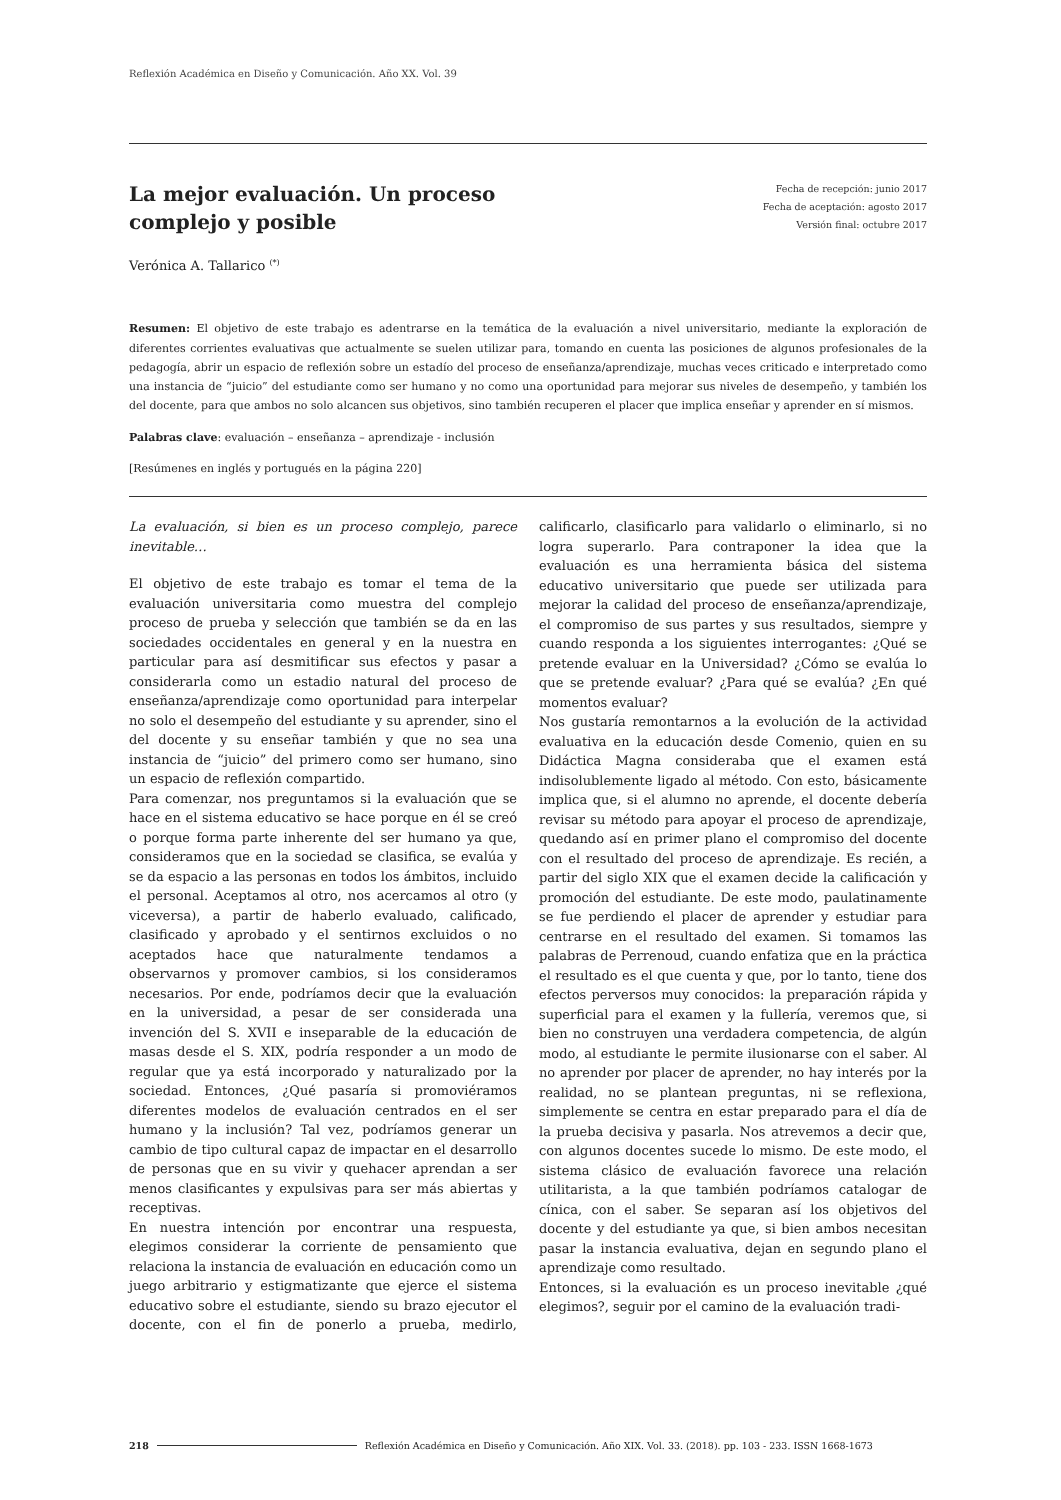Reflexión Académica en Diseño y Comunicación. Año XX. Vol. 39
La mejor evaluación. Un proceso complejo y posible
Fecha de recepción: junio 2017
Fecha de aceptación: agosto 2017
Versión final: octubre 2017
Verónica A. Tallarico <sup>(*)</sup>
Resumen: El objetivo de este trabajo es adentrarse en la temática de la evaluación a nivel universitario, mediante la exploración de diferentes corrientes evaluativas que actualmente se suelen utilizar para, tomando en cuenta las posiciones de algunos profesionales de la pedagogía, abrir un espacio de reflexión sobre un estadío del proceso de enseñanza/aprendizaje, muchas veces criticado e interpretado como una instancia de “juicio” del estudiante como ser humano y no como una oportunidad para mejorar sus niveles de desempeño, y también los del docente, para que ambos no solo alcancen sus objetivos, sino también recuperen el placer que implica enseñar y aprender en sí mismos.
Palabras clave: evaluación – enseñanza – aprendizaje - inclusión
[Resúmenes en inglés y portugués en la página 220]
La evaluación, si bien es un proceso complejo, parece inevitable…
El objetivo de este trabajo es tomar el tema de la evaluación universitaria como muestra del complejo proceso de prueba y selección que también se da en las sociedades occidentales en general y en la nuestra en particular para así desmitificar sus efectos y pasar a considerarla como un estadio natural del proceso de enseñanza/aprendizaje como oportunidad para interpelar no solo el desempeño del estudiante y su aprender, sino el del docente y su enseñar también y que no sea una instancia de “juicio” del primero como ser humano, sino un espacio de reflexión compartido.
Para comenzar, nos preguntamos si la evaluación que se hace en el sistema educativo se hace porque en él se creó o porque forma parte inherente del ser humano ya que, consideramos que en la sociedad se clasifica, se evalúa y se da espacio a las personas en todos los ámbitos, incluido el personal. Aceptamos al otro, nos acercamos al otro (y viceversa), a partir de haberlo evaluado, calificado, clasificado y aprobado y el sentirnos excluidos o no aceptados hace que naturalmente tendamos a observarnos y promover cambios, si los consideramos necesarios. Por ende, podríamos decir que la evaluación en la universidad, a pesar de ser considerada una invención del S. XVII e inseparable de la educación de masas desde el S. XIX, podría responder a un modo de regular que ya está incorporado y naturalizado por la sociedad. Entonces, ¿Qué pasaría si promoviéramos diferentes modelos de evaluación centrados en el ser humano y la inclusión? Tal vez, podríamos generar un cambio de tipo cultural capaz de impactar en el desarrollo de personas que en su vivir y quehacer aprendan a ser menos clasificantes y expulsivas para ser más abiertas y receptivas.
En nuestra intención por encontrar una respuesta, elegimos considerar la corriente de pensamiento que relaciona la instancia de evaluación en educación como un juego arbitrario y estigmatizante que ejerce el sistema educativo sobre el estudiante, siendo su brazo ejecutor el docente, con el fin de ponerlo a prueba, medirlo, calificarlo, clasificarlo para validarlo o eliminarlo, si no logra superarlo. Para contraponer la idea que la evaluación es una herramienta básica del sistema educativo universitario que puede ser utilizada para mejorar la calidad del proceso de enseñanza/aprendizaje, el compromiso de sus partes y sus resultados, siempre y cuando responda a los siguientes interrogantes: ¿Qué se pretende evaluar en la Universidad? ¿Cómo se evalúa lo que se pretende evaluar? ¿Para qué se evalúa? ¿En qué momentos evaluar?
Nos gustaría remontarnos a la evolución de la actividad evaluativa en la educación desde Comenio, quien en su Didáctica Magna consideraba que el examen está indisolublemente ligado al método. Con esto, básicamente implica que, si el alumno no aprende, el docente debería revisar su método para apoyar el proceso de aprendizaje, quedando así en primer plano el compromiso del docente con el resultado del proceso de aprendizaje. Es recién, a partir del siglo XIX que el examen decide la calificación y promoción del estudiante. De este modo, paulatinamente se fue perdiendo el placer de aprender y estudiar para centrarse en el resultado del examen. Si tomamos las palabras de Perrenoud, cuando enfatiza que en la práctica el resultado es el que cuenta y que, por lo tanto, tiene dos efectos perversos muy conocidos: la preparación rápida y superficial para el examen y la fullería, veremos que, si bien no construyen una verdadera competencia, de algún modo, al estudiante le permite ilusionarse con el saber. Al no aprender por placer de aprender, no hay interés por la realidad, no se plantean preguntas, ni se reflexiona, simplemente se centra en estar preparado para el día de la prueba decisiva y pasarla. Nos atrevemos a decir que, con algunos docentes sucede lo mismo. De este modo, el sistema clásico de evaluación favorece una relación utilitarista, a la que también podríamos catalogar de cínica, con el saber. Se separan así los objetivos del docente y del estudiante ya que, si bien ambos necesitan pasar la instancia evaluativa, dejan en segundo plano el aprendizaje como resultado.
Entonces, si la evaluación es un proceso inevitable ¿qué elegimos?, seguir por el camino de la evaluación tradi-
218 Reflexión Académica en Diseño y Comunicación. Año XIX. Vol. 33. (2018). pp. 103 - 233. ISSN 1668-1673